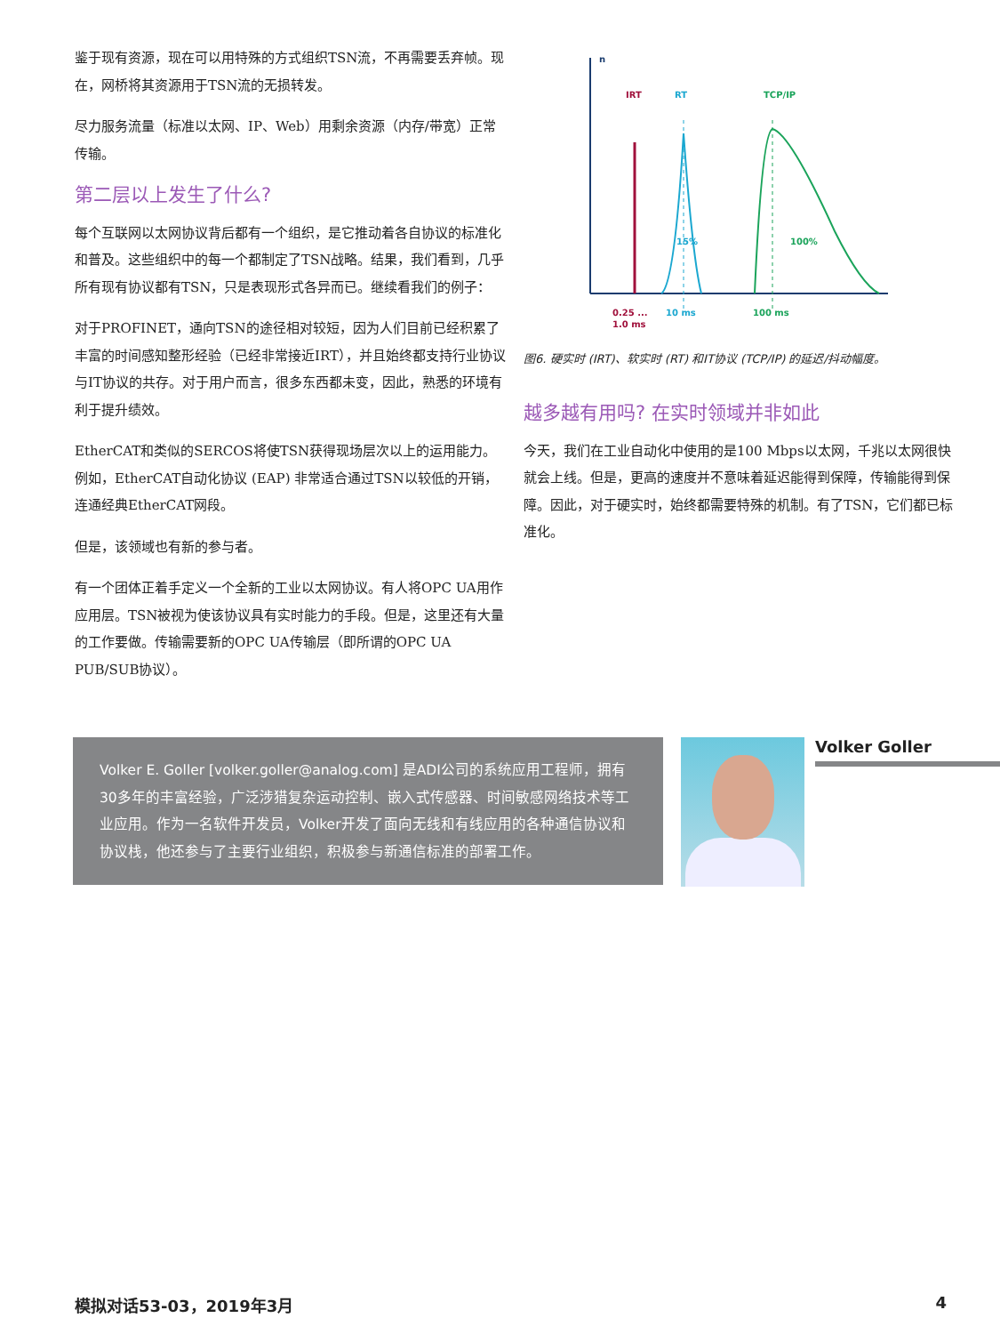鉴于现有资源，现在可以用特殊的方式组织TSN流，不再需要丢弃帧。现在，网桥将其资源用于TSN流的无损转发。
尽力服务流量（标准以太网、IP、Web）用剩余资源（内存/带宽）正常传输。
第二层以上发生了什么?
每个互联网以太网协议背后都有一个组织，是它推动着各自协议的标准化和普及。这些组织中的每一个都制定了TSN战略。结果，我们看到，几乎所有现有协议都有TSN，只是表现形式各异而已。继续看我们的例子：
对于PROFINET，通向TSN的途径相对较短，因为人们目前已经积累了丰富的时间感知整形经验（已经非常接近IRT），并且始终都支持行业协议与IT协议的共存。对于用户而言，很多东西都未变，因此，熟悉的环境有利于提升绩效。
EtherCAT和类似的SERCOS将使TSN获得现场层次以上的运用能力。例如，EtherCAT自动化协议 (EAP) 非常适合通过TSN以较低的开销，连通经典EtherCAT网段。
但是，该领域也有新的参与者。
有一个团体正着手定义一个全新的工业以太网协议。有人将OPC UA用作应用层。TSN被视为使该协议具有实时能力的手段。但是，这里还有大量的工作要做。传输需要新的OPC UA传输层（即所谓的OPC UA PUB/SUB协议）。
n
IRT
RT
TCP/IP
15%
100%
0.25 ...
1.0 ms
10 ms
100 ms
图6. 硬实时 (IRT)、软实时 (RT) 和IT协议 (TCP/IP) 的延迟/抖动幅度。
越多越有用吗? 在实时领域并非如此
今天，我们在工业自动化中使用的是100 Mbps以太网，千兆以太网很快就会上线。但是，更高的速度并不意味着延迟能得到保障，传输能得到保障。因此，对于硬实时，始终都需要特殊的机制。有了TSN，它们都已标准化。
Volker E. Goller [volker.goller@analog.com] 是ADI公司的系统应用工程师，拥有30多年的丰富经验，广泛涉猎复杂运动控制、嵌入式传感器、时间敏感网络技术等工业应用。作为一名软件开发员，Volker开发了面向无线和有线应用的各种通信协议和协议栈，他还参与了主要行业组织，积极参与新通信标准的部署工作。
Volker Goller
模拟对话53-03，2019年3月 4